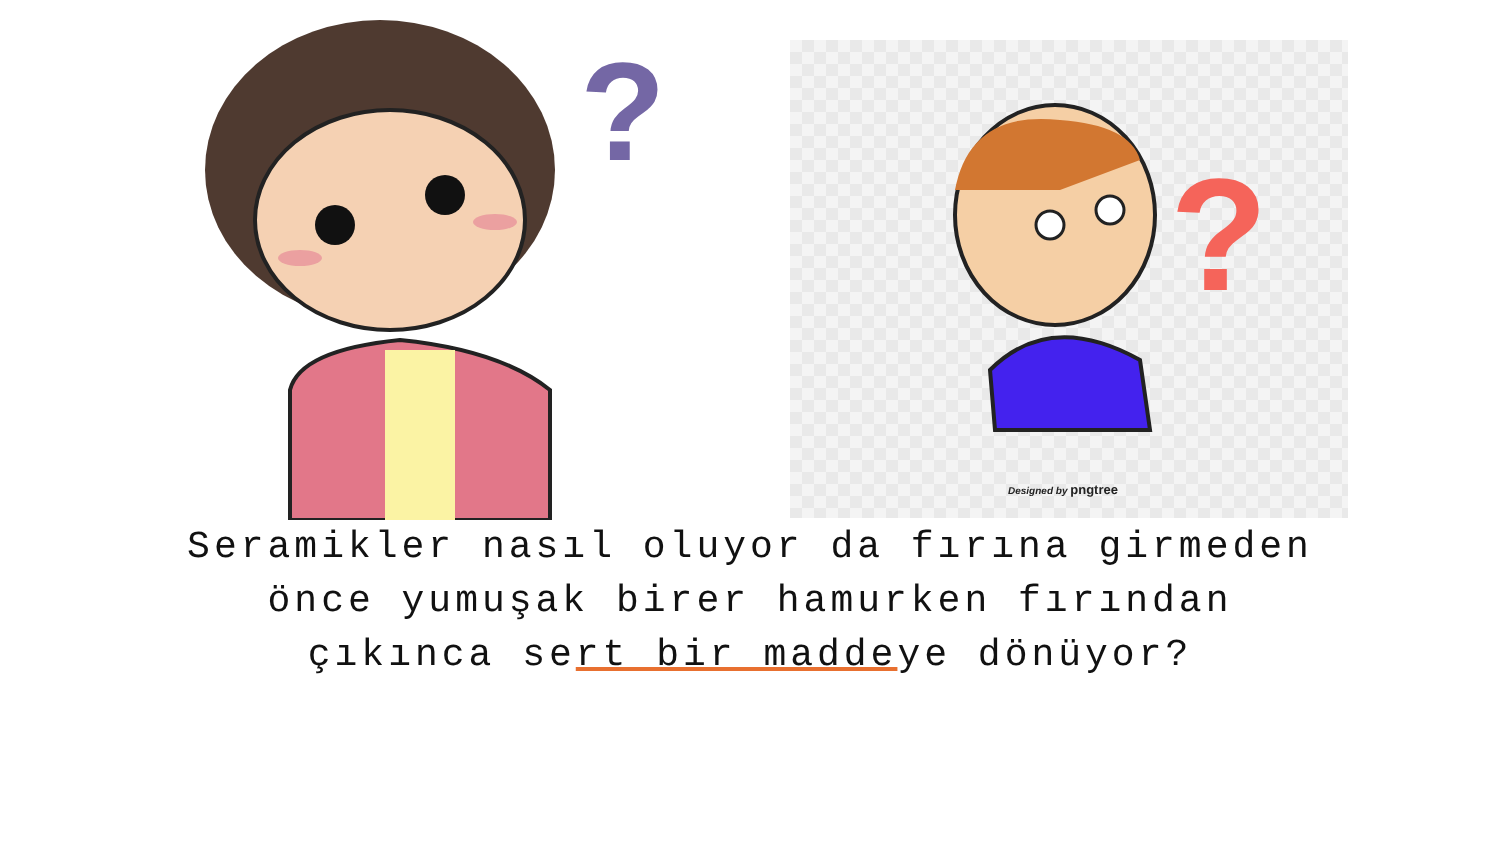?
?
Designed by pngtree
Seramikler nasıl oluyor da fırına girmeden
önce yumuşak birer hamurken fırından
çıkınca sert bir maddeye dönüyor?